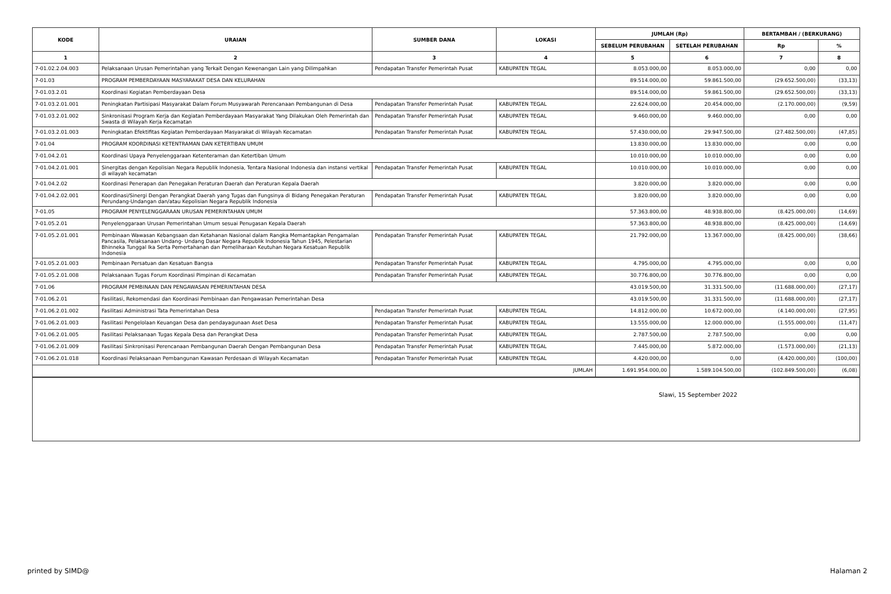| KODE | URAIAN | SUMBER DANA | LOKASI | JUMLAH (Rp) | | BERTAMBAH / (BERKURANG) | |
| --- | --- | --- | --- | --- | --- | --- | --- |
| | | | | SEBELUM PERUBAHAN | SETELAH PERUBAHAN | Rp | % |
| 1 | 2 | 3 | 4 | 5 | 6 | 7 | 8 |
| 7-01.02.2.04.003 | Pelaksanaan Urusan Pemerintahan yang Terkait Dengan Kewenangan Lain yang Dilimpahkan | Pendapatan Transfer Pemerintah Pusat | KABUPATEN TEGAL | 8.053.000,00 | 8.053.000,00 | 0,00 | 0,00 |
| 7-01.03 | PROGRAM PEMBERDAYAAN MASYARAKAT DESA DAN KELURAHAN | | | 89.514.000,00 | 59.861.500,00 | (29.652.500,00) | (33,13) |
| 7-01.03.2.01 | Koordinasi Kegiatan Pemberdayaan Desa | | | 89.514.000,00 | 59.861.500,00 | (29.652.500,00) | (33,13) |
| 7-01.03.2.01.001 | Peningkatan Partisipasi Masyarakat Dalam Forum Musyawarah Perencanaan Pembangunan di Desa | Pendapatan Transfer Pemerintah Pusat | KABUPATEN TEGAL | 22.624.000,00 | 20.454.000,00 | (2.170.000,00) | (9,59) |
| 7-01.03.2.01.002 | Sinkronisasi Program Kerja dan Kegiatan Pemberdayaan Masyarakat Yang Dilakukan Oleh Pemerintah dan Swasta di Wilayah Kerja Kecamatan | Pendapatan Transfer Pemerintah Pusat | KABUPATEN TEGAL | 9.460.000,00 | 9.460.000,00 | 0,00 | 0,00 |
| 7-01.03.2.01.003 | Peningkatan Efektifitas Kegiatan Pemberdayaan Masyarakat di Wilayah Kecamatan | Pendapatan Transfer Pemerintah Pusat | KABUPATEN TEGAL | 57.430.000,00 | 29.947.500,00 | (27.482.500,00) | (47,85) |
| 7-01.04 | PROGRAM KOORDINASI KETENTRAMAN DAN KETERTIBAN UMUM | | | 13.830.000,00 | 13.830.000,00 | 0,00 | 0,00 |
| 7-01.04.2.01 | Koordinasi Upaya Penyelenggaraan Ketenteraman dan Ketertiban Umum | | | 10.010.000,00 | 10.010.000,00 | 0,00 | 0,00 |
| 7-01.04.2.01.001 | Sinergitas dengan Kepolisian Negara Republik Indonesia, Tentara Nasional Indonesia dan instansi vertikal di wilayah kecamatan | Pendapatan Transfer Pemerintah Pusat | KABUPATEN TEGAL | 10.010.000,00 | 10.010.000,00 | 0,00 | 0,00 |
| 7-01.04.2.02 | Koordinasi Penerapan dan Penegakan Peraturan Daerah dan Peraturan Kepala Daerah | | | 3.820.000,00 | 3.820.000,00 | 0,00 | 0,00 |
| 7-01.04.2.02.001 | Koordinasi/Sinergi Dengan Perangkat Daerah yang Tugas dan Fungsinya di Bidang Penegakan Peraturan Perundang-Undangan dan/atau Kepolisian Negara Republik Indonesia | Pendapatan Transfer Pemerintah Pusat | KABUPATEN TEGAL | 3.820.000,00 | 3.820.000,00 | 0,00 | 0,00 |
| 7-01.05 | PROGRAM PENYELENGGARAAN URUSAN PEMERINTAHAN UMUM | | | 57.363.800,00 | 48.938.800,00 | (8.425.000,00) | (14,69) |
| 7-01.05.2.01 | Penyelenggaraan Urusan Pemerintahan Umum sesuai Penugasan Kepala Daerah | | | 57.363.800,00 | 48.938.800,00 | (8.425.000,00) | (14,69) |
| 7-01.05.2.01.001 | Pembinaan Wawasan Kebangsaan dan Ketahanan Nasional dalam Rangka Memantapkan Pengamalan Pancasila, Pelaksanaan Undang- Undang Dasar Negara Republik Indonesia Tahun 1945, Pelestarian Bhinneka Tunggal Ika Serta Pemertahanan dan Pemeliharaan Keutuhan Negara Kesatuan Republik Indonesia | Pendapatan Transfer Pemerintah Pusat | KABUPATEN TEGAL | 21.792.000,00 | 13.367.000,00 | (8.425.000,00) | (38,66) |
| 7-01.05.2.01.003 | Pembinaan Persatuan dan Kesatuan Bangsa | Pendapatan Transfer Pemerintah Pusat | KABUPATEN TEGAL | 4.795.000,00 | 4.795.000,00 | 0,00 | 0,00 |
| 7-01.05.2.01.008 | Pelaksanaan Tugas Forum Koordinasi Pimpinan di Kecamatan | Pendapatan Transfer Pemerintah Pusat | KABUPATEN TEGAL | 30.776.800,00 | 30.776.800,00 | 0,00 | 0,00 |
| 7-01.06 | PROGRAM PEMBINAAN DAN PENGAWASAN PEMERINTAHAN DESA | | | 43.019.500,00 | 31.331.500,00 | (11.688.000,00) | (27,17) |
| 7-01.06.2.01 | Fasilitasi, Rekomendasi dan Koordinasi Pembinaan dan Pengawasan Pemerintahan Desa | | | 43.019.500,00 | 31.331.500,00 | (11.688.000,00) | (27,17) |
| 7-01.06.2.01.002 | Fasilitasi Administrasi Tata Pemerintahan Desa | Pendapatan Transfer Pemerintah Pusat | KABUPATEN TEGAL | 14.812.000,00 | 10.672.000,00 | (4.140.000,00) | (27,95) |
| 7-01.06.2.01.003 | Fasilitasi Pengelolaan Keuangan Desa dan pendayagunaan Aset Desa | Pendapatan Transfer Pemerintah Pusat | KABUPATEN TEGAL | 13.555.000,00 | 12.000.000,00 | (1.555.000,00) | (11,47) |
| 7-01.06.2.01.005 | Fasilitasi Pelaksanaan Tugas Kepala Desa dan Perangkat Desa | Pendapatan Transfer Pemerintah Pusat | KABUPATEN TEGAL | 2.787.500,00 | 2.787.500,00 | 0,00 | 0,00 |
| 7-01.06.2.01.009 | Fasilitasi Sinkronisasi Perencanaan Pembangunan Daerah Dengan Pembangunan Desa | Pendapatan Transfer Pemerintah Pusat | KABUPATEN TEGAL | 7.445.000,00 | 5.872.000,00 | (1.573.000,00) | (21,13) |
| 7-01.06.2.01.018 | Koordinasi Pelaksanaan Pembangunan Kawasan Perdesaan di Wilayah Kecamatan | Pendapatan Transfer Pemerintah Pusat | KABUPATEN TEGAL | 4.420.000,00 | 0,00 | (4.420.000,00) | (100,00) |
| JUMLAH | | | | 1.691.954.000,00 | 1.589.104.500,00 | (102.849.500,00) | (6,08) |
| Slawi, 15 September 2022 | | | | | | | |
printed by SIMD@ Halaman 2